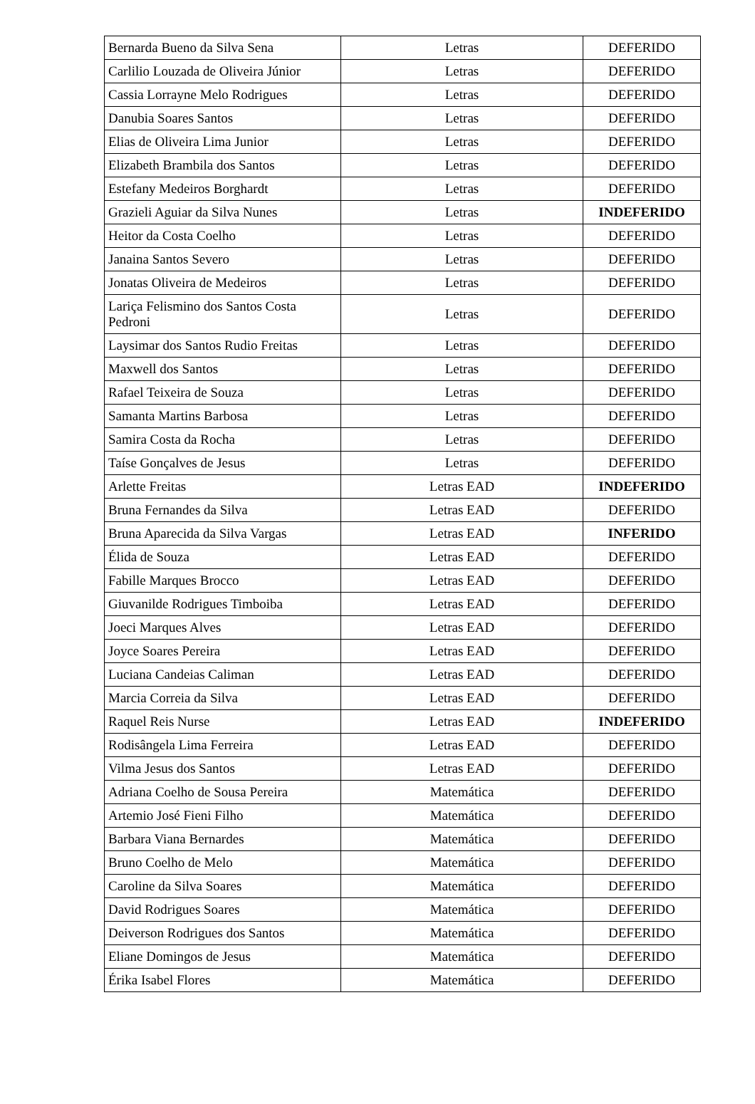| Bernarda Bueno da Silva Sena | Letras | DEFERIDO |
| Carlilio Louzada de Oliveira Júnior | Letras | DEFERIDO |
| Cassia Lorrayne Melo Rodrigues | Letras | DEFERIDO |
| Danubia Soares Santos | Letras | DEFERIDO |
| Elias de Oliveira Lima Junior | Letras | DEFERIDO |
| Elizabeth Brambila dos Santos | Letras | DEFERIDO |
| Estefany Medeiros Borghardt | Letras | DEFERIDO |
| Grazieli Aguiar da Silva Nunes | Letras | INDEFERIDO |
| Heitor da Costa Coelho | Letras | DEFERIDO |
| Janaina Santos Severo | Letras | DEFERIDO |
| Jonatas Oliveira de Medeiros | Letras | DEFERIDO |
| Lariça Felismino dos Santos Costa Pedroni | Letras | DEFERIDO |
| Laysimar dos Santos Rudio Freitas | Letras | DEFERIDO |
| Maxwell dos Santos | Letras | DEFERIDO |
| Rafael Teixeira de Souza | Letras | DEFERIDO |
| Samanta Martins Barbosa | Letras | DEFERIDO |
| Samira Costa da Rocha | Letras | DEFERIDO |
| Taíse Gonçalves de Jesus | Letras | DEFERIDO |
| Arlette Freitas | Letras EAD | INDEFERIDO |
| Bruna Fernandes da Silva | Letras EAD | DEFERIDO |
| Bruna Aparecida da Silva Vargas | Letras EAD | INFERIDO |
| Élida de Souza | Letras EAD | DEFERIDO |
| Fabille Marques Brocco | Letras EAD | DEFERIDO |
| Giuvanilde Rodrigues Timboiba | Letras EAD | DEFERIDO |
| Joeci Marques Alves | Letras EAD | DEFERIDO |
| Joyce Soares Pereira | Letras EAD | DEFERIDO |
| Luciana Candeias Caliman | Letras EAD | DEFERIDO |
| Marcia Correia da Silva | Letras EAD | DEFERIDO |
| Raquel Reis Nurse | Letras EAD | INDEFERIDO |
| Rodisângela Lima Ferreira | Letras EAD | DEFERIDO |
| Vilma Jesus dos Santos | Letras EAD | DEFERIDO |
| Adriana Coelho de Sousa Pereira | Matemática | DEFERIDO |
| Artemio José Fieni Filho | Matemática | DEFERIDO |
| Barbara Viana Bernardes | Matemática | DEFERIDO |
| Bruno Coelho de Melo | Matemática | DEFERIDO |
| Caroline da Silva Soares | Matemática | DEFERIDO |
| David Rodrigues Soares | Matemática | DEFERIDO |
| Deiverson Rodrigues dos Santos | Matemática | DEFERIDO |
| Eliane Domingos de Jesus | Matemática | DEFERIDO |
| Érika Isabel Flores | Matemática | DEFERIDO |